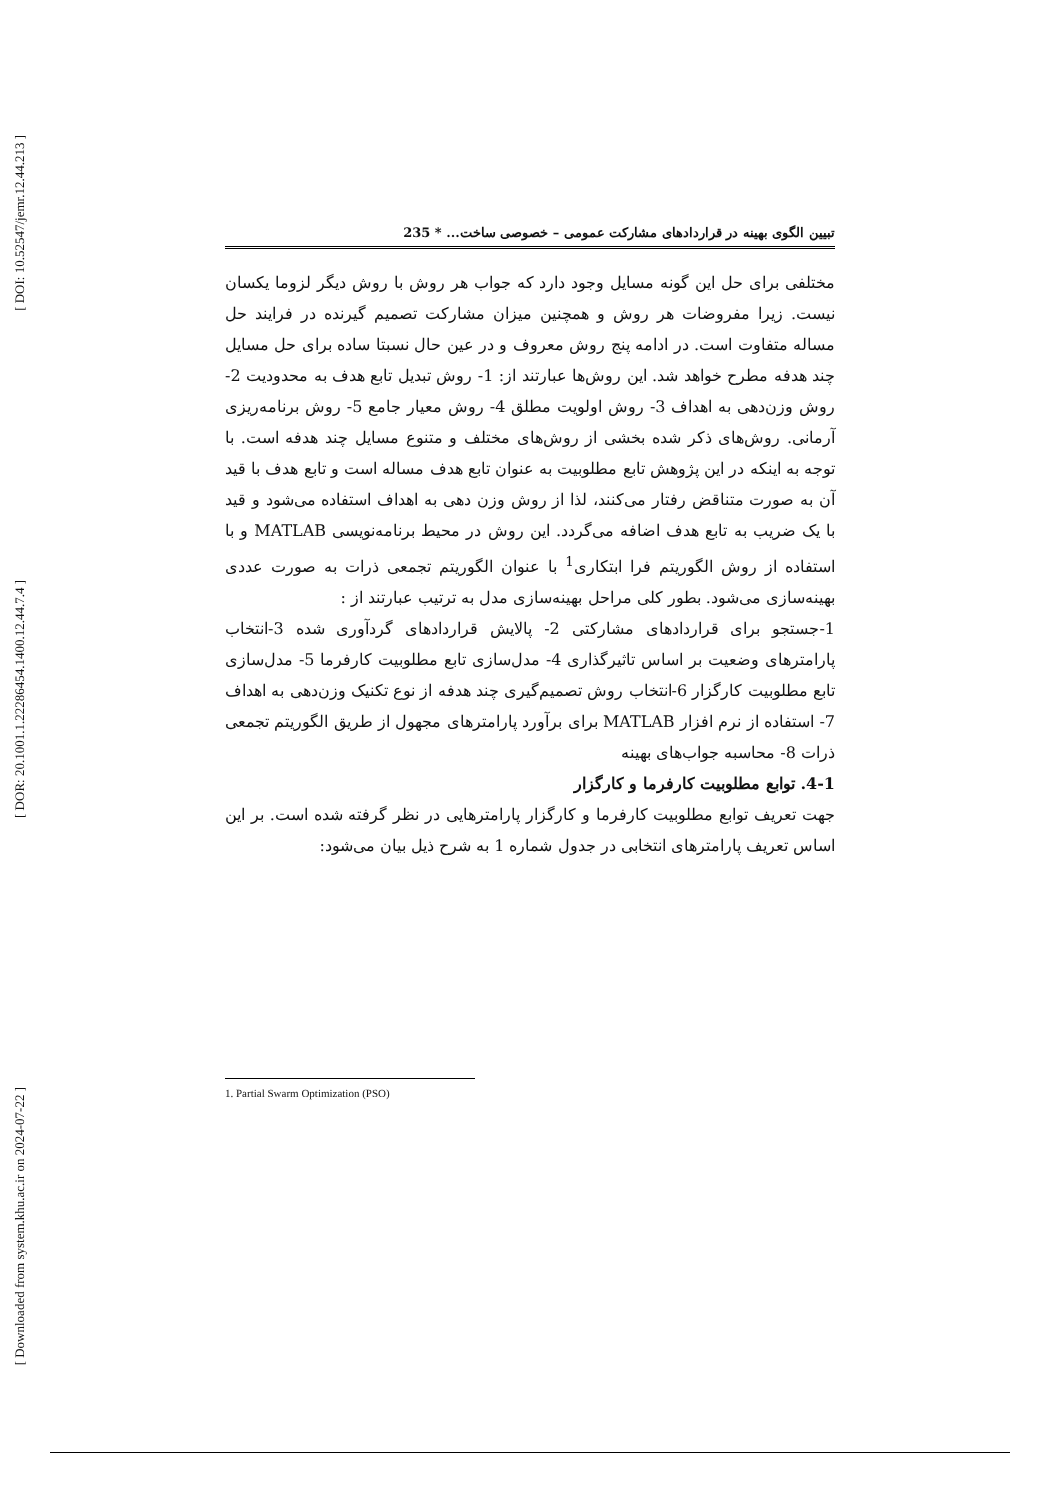[ DOI: 10.52547/jemr.12.44.213 ]
[ DOR: 20.1001.1.22286454.1400.12.44.7.4 ]
[ Downloaded from system.khu.ac.ir on 2024-07-22 ]
تبیین الگوی بهینه در قراردادهای مشارکت عمومی – خصوصی ساخت... * 235
مختلفی برای حل این گونه مسایل وجود دارد که جواب هر روش با روش دیگر لزوما یکسان نیست. زیرا مفروضات هر روش و همچنین میزان مشارکت تصمیم گیرنده در فرایند حل مساله متفاوت است. در ادامه پنج روش معروف و در عین حال نسبتا ساده برای حل مسایل چند هدفه مطرح خواهد شد. این روش‌ها عبارتند از: 1- روش تبدیل تابع هدف به محدودیت 2- روش وزن‌دهی به اهداف 3- روش اولویت مطلق 4- روش معیار جامع 5- روش برنامه‌ریزی آرمانی. روش‌های ذکر شده بخشی از روش‌های مختلف و متنوع مسایل چند هدفه است. با توجه به اینکه در این پژوهش تابع مطلوبیت به عنوان تابع هدف مساله است و تابع هدف با قید آن به صورت متناقض رفتار می‌کنند، لذا از روش وزن دهی به اهداف استفاده می‌شود و قید با یک ضریب به تابع هدف اضافه می‌گردد. این روش در محیط برنامه‌نویسی MATLAB و با استفاده از روش الگوریتم فرا ابتکاری<sup>1</sup> با عنوان الگوریتم تجمعی ذرات به صورت عددی بهینه‌سازی می‌شود. بطور کلی مراحل بهینه‌سازی مدل به ترتیب عبارتند از :
1-جستجو برای قراردادهای مشارکتی 2- پالایش قراردادهای گردآوری شده 3-انتخاب پارامترهای وضعیت بر اساس تاثیرگذاری 4- مدل‌سازی تابع مطلوبیت کارفرما 5- مدل‌سازی تابع مطلوبیت کارگزار 6-انتخاب روش تصمیم‌گیری چند هدفه از نوع تکنیک وزن‌دهی به اهداف 7- استفاده از نرم افزار MATLAB برای برآورد پارامترهای مجهول از طریق الگوریتم تجمعی ذرات 8- محاسبه جواب‌های بهینه
4-1. توابع مطلوبیت کارفرما و کارگزار
جهت تعریف توابع مطلوبیت کارفرما و کارگزار پارامترهایی در نظر گرفته شده است. بر این اساس تعریف پارامترهای انتخابی در جدول شماره 1 به شرح ذیل بیان می‌شود:
1. Partial Swarm Optimization (PSO)